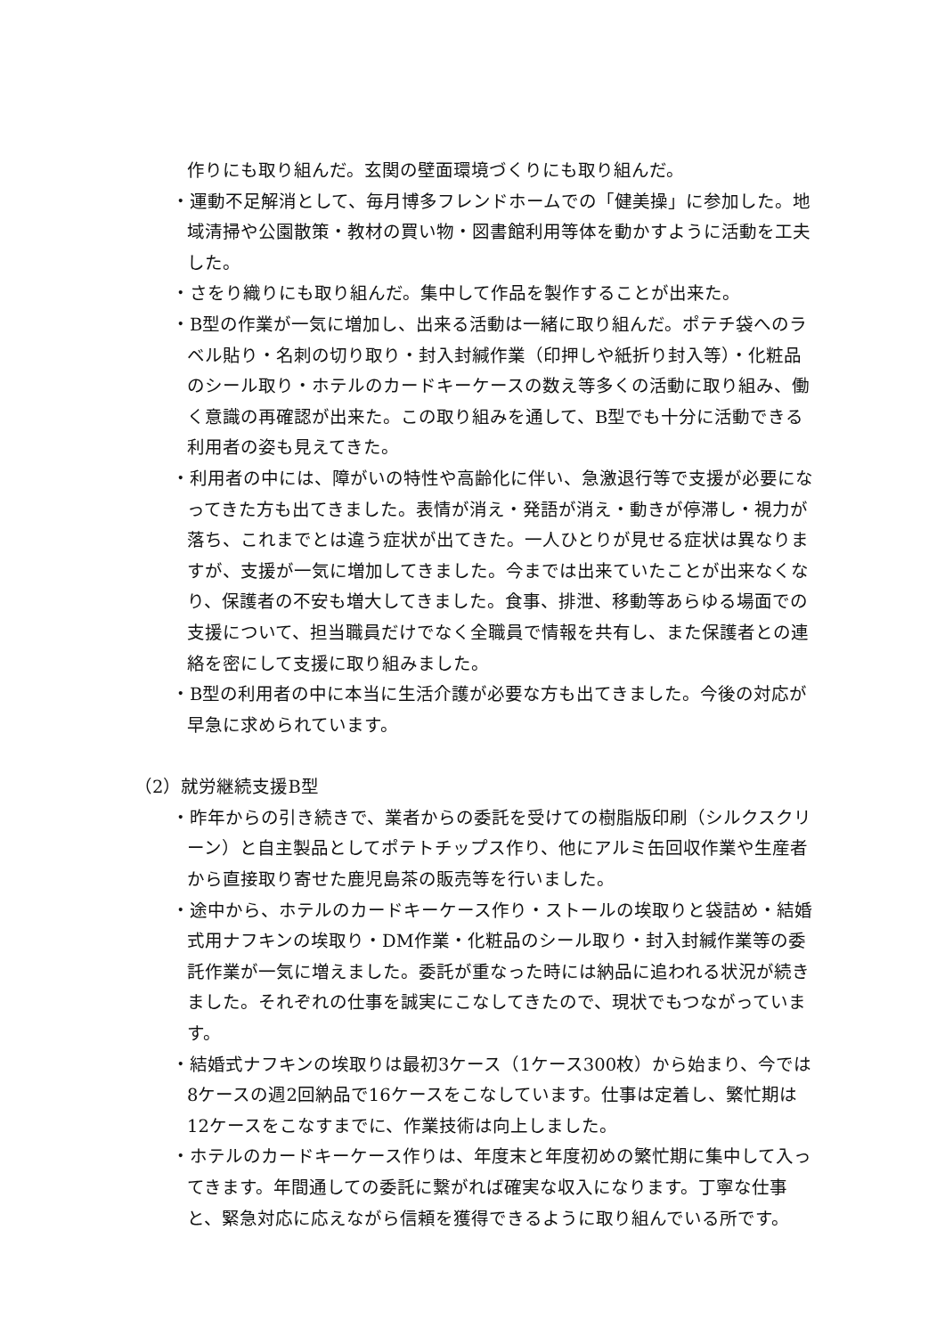作りにも取り組んだ。玄関の壁面環境づくりにも取り組んだ。
・運動不足解消として、毎月博多フレンドホームでの「健美操」に参加した。地域清掃や公園散策・教材の買い物・図書館利用等体を動かすように活動を工夫した。
・さをり織りにも取り組んだ。集中して作品を製作することが出来た。
・B型の作業が一気に増加し、出来る活動は一緒に取り組んだ。ポテチ袋へのラベル貼り・名刺の切り取り・封入封緘作業（印押しや紙折り封入等）・化粧品のシール取り・ホテルのカードキーケースの数え等多くの活動に取り組み、働く意識の再確認が出来た。この取り組みを通して、B型でも十分に活動できる利用者の姿も見えてきた。
・利用者の中には、障がいの特性や高齢化に伴い、急激退行等で支援が必要になってきた方も出てきました。表情が消え・発語が消え・動きが停滞し・視力が落ち、これまでとは違う症状が出てきた。一人ひとりが見せる症状は異なりますが、支援が一気に増加してきました。今までは出来ていたことが出来なくなり、保護者の不安も増大してきました。食事、排泄、移動等あらゆる場面での支援について、担当職員だけでなく全職員で情報を共有し、また保護者との連絡を密にして支援に取り組みました。
・B型の利用者の中に本当に生活介護が必要な方も出てきました。今後の対応が早急に求められています。
（2）就労継続支援B型
・昨年からの引き続きで、業者からの委託を受けての樹脂版印刷（シルクスクリーン）と自主製品としてポテトチップス作り、他にアルミ缶回収作業や生産者から直接取り寄せた鹿児島茶の販売等を行いました。
・途中から、ホテルのカードキーケース作り・ストールの埃取りと袋詰め・結婚式用ナフキンの埃取り・DM作業・化粧品のシール取り・封入封緘作業等の委託作業が一気に増えました。委託が重なった時には納品に追われる状況が続きました。それぞれの仕事を誠実にこなしてきたので、現状でもつながっています。
・結婚式ナフキンの埃取りは最初3ケース（1ケース300枚）から始まり、今では8ケースの週2回納品で16ケースをこなしています。仕事は定着し、繁忙期は12ケースをこなすまでに、作業技術は向上しました。
・ホテルのカードキーケース作りは、年度末と年度初めの繁忙期に集中して入ってきます。年間通しての委託に繋がれば確実な収入になります。丁寧な仕事と、緊急対応に応えながら信頼を獲得できるように取り組んでいる所です。